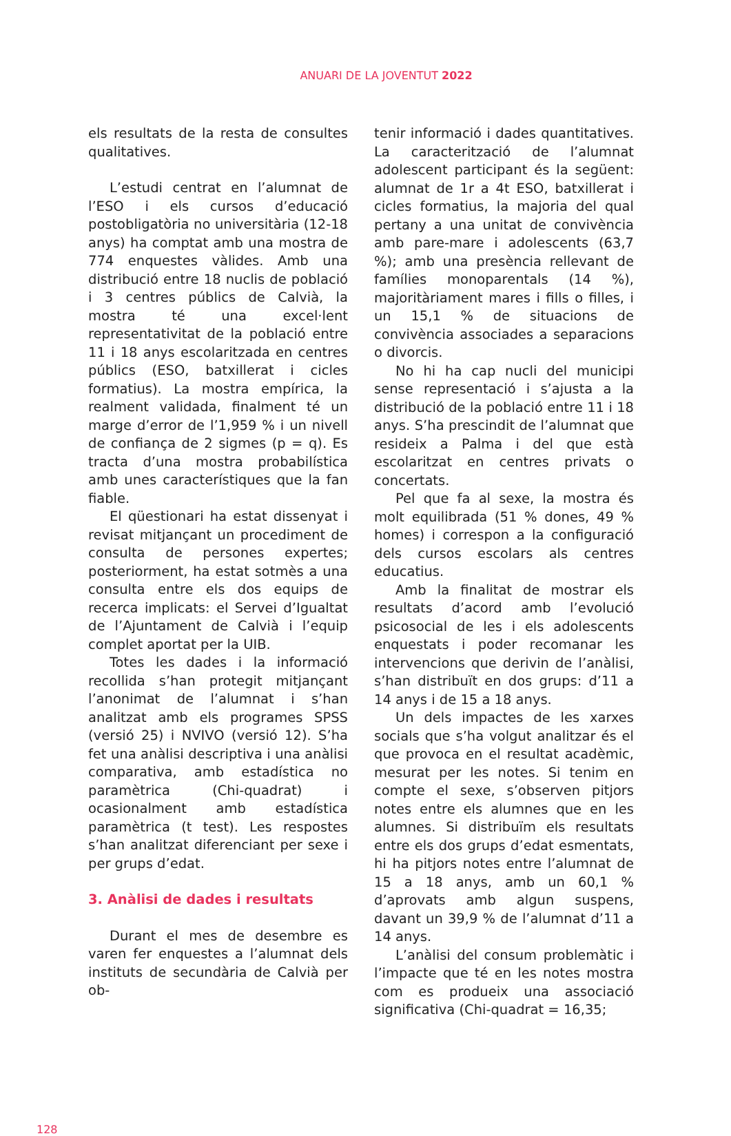ANUARI DE LA JOVENTUT 2022
els resultats de la resta de consultes qualitatives.
L’estudi centrat en l’alumnat de l’ESO i els cursos d’educació postobligatòria no universitària (12-18 anys) ha comptat amb una mostra de 774 enquestes vàlides. Amb una distribució entre 18 nuclis de població i 3 centres públics de Calvià, la mostra té una excel·lent representativitat de la població entre 11 i 18 anys escolaritzada en centres públics (ESO, batxillerat i cicles formatius). La mostra empírica, la realment validada, finalment té un marge d’error de l’1,959 % i un nivell de confiança de 2 sigmes (p = q). Es tracta d’una mostra probabilística amb unes característiques que la fan fiable.
El qüestionari ha estat dissenyat i revisat mitjançant un procediment de consulta de persones expertes; posteriorment, ha estat sotmès a una consulta entre els dos equips de recerca implicats: el Servei d’Igualtat de l’Ajuntament de Calvià i l’equip complet aportat per la UIB.
Totes les dades i la informació recollida s’han protegit mitjançant l’anonimat de l’alumnat i s’han analitzat amb els programes SPSS (versió 25) i NVIVO (versió 12). S’ha fet una anàlisi descriptiva i una anàlisi comparativa, amb estadística no paramètrica (Chi-quadrat) i ocasionalment amb estadística paramètrica (t test). Les respostes s’han analitzat diferenciant per sexe i per grups d’edat.
3. Anàlisi de dades i resultats
Durant el mes de desembre es varen fer enquestes a l’alumnat dels instituts de secundària de Calvià per ob-
tenir informació i dades quantitatives. La caracterització de l’alumnat adolescent participant és la següent: alumnat de 1r a 4t ESO, batxillerat i cicles formatius, la majoria del qual pertany a una unitat de convivència amb pare-mare i adolescents (63,7 %); amb una presència rellevant de famílies monoparentals (14 %), majoritàriament mares i fills o filles, i un 15,1 % de situacions de convivència associades a separacions o divorcis.
No hi ha cap nucli del municipi sense representació i s’ajusta a la distribució de la població entre 11 i 18 anys. S’ha prescindit de l’alumnat que resideix a Palma i del que està escolaritzat en centres privats o concertats.
Pel que fa al sexe, la mostra és molt equilibrada (51 % dones, 49 % homes) i correspon a la configuració dels cursos escolars als centres educatius.
Amb la finalitat de mostrar els resultats d’acord amb l’evolució psicosocial de les i els adolescents enquestats i poder recomanar les intervencions que derivin de l’anàlisi, s’han distribuït en dos grups: d’11 a 14 anys i de 15 a 18 anys.
Un dels impactes de les xarxes socials que s’ha volgut analitzar és el que provoca en el resultat acadèmic, mesurat per les notes. Si tenim en compte el sexe, s’observen pitjors notes entre els alumnes que en les alumnes. Si distribuïm els resultats entre els dos grups d’edat esmentats, hi ha pitjors notes entre l’alumnat de 15 a 18 anys, amb un 60,1 % d’aprovats amb algun suspens, davant un 39,9 % de l’alumnat d’11 a 14 anys.
L’anàlisi del consum problemàtic i l’impacte que té en les notes mostra com es produeix una associació significativa (Chi-quadrat = 16,35;
128